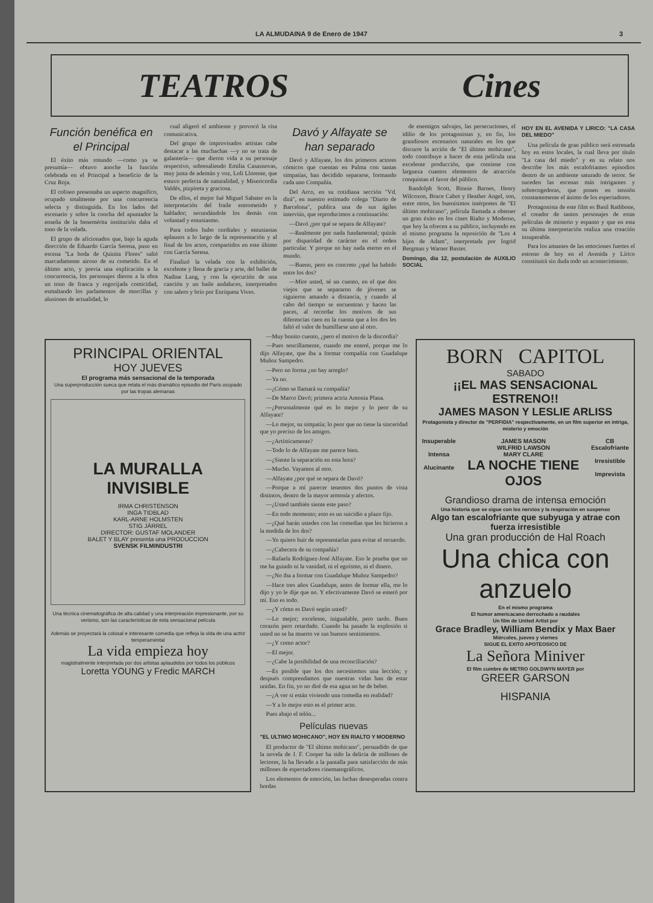LA ALMUDAINA 9 de Enero de 1947 3
TEATROS Cines
Función benéfica en el Principal
El éxito más rotundo —como ya se presumía— obtuvo anoche la función celebrada en el Principal a beneficio de la Cruz Roja.
El coliseo presentaba un aspecto magnífico, ocupado totalmente por una concurrencia selecta y distinguida. En los lados del escenario y sobre la concha del apuntador la enseña de la benemérita institución daba el tono de la velada.
El grupo de aficionados que, bajo la aguda dirección de Eduardo García Serena, puso en escena "La boda de Quinita Flores" salió marcadamente airoso de su cometido. En el último acto, y previa una explicación a la concurrencia, los personajes dieron a la obra un tono de franca y regocijada comicidad, esmaltando los parlamentos de morcillas y alusiones de actualidad, lo
cual aligeró el ambiente y provocó la risa comunicativa.
Del grupo de improvisados artistas cabe destacar a las muchachas —y no se trata de galantería— que dieron vida a su personaje respectivo, sobresaliendo Emilia Casasnovas, muy justa de ademán y voz, Loli Llorente, que estuvo perfecta de naturalidad, y Misericordia Valdés, pizpireta y graciosa.
De ellos, el mejor fué Miguel Sabater en la interpretación del fraile entrometido y hablador; secundándole los demás con voluntad y entusiasmo.
Para todos hubo cordiales y entusiastas aplausos a lo largo de la representación y al final de los actos, compartidos en este último con García Serena.
Finalizó la velada con la exhibición, excelente y llena de gracia y arte, del ballet de Nadine Lang, y con la ejecución de una canción y un baile andaluces, interpretados con salero y brío por Enriqueta Vives.
Davó y Alfayate se han separado
Davó y Alfayate, los dos primeros actores cómicos que cuentan en Palma con tantas simpatías, han decidido separarse, formando cada uno Compañía.
Del Arco, en su cotidiana sección "Vd. dirá", en nuestro estimado colega "Diario de Barcelona", publica una de sus ágiles interviús, que reproducimos a continuación:
—Davó ¿por qué se separa de Alfayate?
—Realmente por nada fundamental; quizás por disparidad de carácter en el orden particular. Y porque no hay nada eterno en el mundo.
—Bueno, pero en concreto ¿qué ha habido entre los dos?
—Mire usted, sé un cuento, en el que dos viejos que se separaron de jóvenes se siguieron amando a distancia, y cuando al cabo del tiempo se encuentran y hacen las paces, al recordar los motivos de sus diferencias caen en la cuenta que a los dos les faltó el valor de humillarse uno al otro.
de enemigos salvajes, las persecuciones, el idilio de los protagonistas y, en fin, los grandiosos escenarios naturales en los que discurre la acción de "El último mohicano", todo contribuye a hacer de esta película una excelente producción, que contiene con largueza cuantos elementos de atracción conquistan el favor del público.
Randolph Scott, Binnie Barnes, Henry Wilcoxon, Bruce Cabot y Heather Angel, son, entre otros, los buenísimos intérpretes de "El último mohicano", película llamada a obtener un gran éxito en los cines Rialto y Moderno, que hoy la ofrecen a su público, incluyendo en el mismo programa la reposición de "Los 4 hijos de Adam", interpretada por Ingrid Bergman y Warner Baxter.
Domingo, día 12, postulación de AUXILIO SOCIAL
HOY EN EL AVENIDA Y LIRICO: "LA CASA DEL MIEDO"
Una película de gran público será estrenada hoy en estos locales, la cual lleva por título "La casa del miedo" y en su relato nos describe los más escalofriantes episodios dentro de un ambiente saturado de terror. Se suceden las escenas más intrigantes y sobrecogedoras, que ponen en tensión constantemente el ánimo de los espectadores.
Protagonista de este film es Basil Rathbone, el creador de tantos personajes de estas películas de misterio y espanto y que en esta su última interpretación realiza una creación insuperable.
Para los amantes de las emociones fuertes el estreno de hoy en el Avenida y Lírico constituirá sin duda todo un acontecimiento.
PRINCIPAL ORIENTAL
HOY JUEVES
El programa más sensacional de la temporada
Una superproducción sueca que relata el más dramático episodio del París ocupado por las tropas alemanas
LA MURALLA INVISIBLE
IRMA CHRISTENSON
INGA TIDBLAD
KARL-ARNE HOLMSTEN
STIG JÄRREL
DIRECTOR: GUSTAF MOLANDER
BALET Y BLAY presenta una PRODUCCION
SVENSK FILMINDUSTRI
Una técnica cinematográfica de alta calidad y una interpreación impresionante, por su verismo, son las características de esta sensacional película
Además se proyectará la colosal e interesante comedia que refleja la vida de una actriz temperamental
La vida empieza hoy
magistralmente interpretada por dos artistas aplaudidos por todos los públicos
Loretta YOUNG y Fredic MARCH
—Muy bonito cuento, ¿pero el motivo de la discordia?
—Pues sencillamente, cuando me enteré, porque me lo dijo Alfayate, que iba a formar compañía con Guadalupe Muñoz Sampedro.
—Pero no forma ¿no hay arreglo?
—Ya no.
—¿Cómo se llamará su compañía?
—De Marco Davó; primera actriz Antonia Plana.
—¿Personalmente qué es lo mejor y lo peor de su Alfayate?
—Lo mejor, su simpatía; lo peor que no tiene la sinceridad que yo preciso de los amigos.
—¿Artísticamente?
—Todo lo de Alfayate me parece bien.
—¿Siente la separación en esta hora?
—Mucho. Vayamos al otro.
—Alfayate ¿por qué se separa de Davó?
—Porque a mí parecer tenemos dos puntos de vista distintos, dentro de la mayor armonía y afectos.
—¿Usted también siente este paso?
—En todo momento; esto es un suicidio a plazo fijo.
—¿Qué harán ustedes con las comedias que les hicieron a la medida de los dos?
—Yo quiero huir de representarlas para evitar el recuerdo.
—¿Cabecera de su compañía?
—Rafaela Rodríguez-José Alfayate. Eso le prueba que no me ha guiado ni la vanidad, ni el egoísmo, ni el dinero.
—¿No iba a formar con Guadalupe Muñoz Sampedro?
—Hace tres años Guadalupe, antes de formar ella, me lo dijo y yo le dije que no. Y efectivamente Davó se enteró por mí. Eso es todo.
—¿Y cómo es Davó según usted?
—Lo mejor; excelente, inigualable, pero tardo. Buen corazón pero retardado. Cuando ha pasado la explosión si usted no se ha muerto ve sus buenos sentimientos.
—¿Y como actor?
—El mejor.
—¿Cabe la posibilidad de una reconciliación?
—Es posible que los dos necesitemos una lección; y después comprendamos que nuestras vidas han de estar unidas. En fin, yo no diré de esa agua no he de beber.
—¿A ver si están viviendo una comedia en realidad?
—Y a lo mejor esto es el primer acto.
Pues abajo el telón...
Películas nuevas
"EL ULTIMO MOHICANO", HOY EN RIALTO Y MODERNO
El productor de "El último mohicano", persuadido de que la novela de J. F. Cooper ha sido la delicia de millones de lectores, la ha llevado a la pantalla para satisfacción de más millones de espectadores cinematográficos.
Los elementos de emoción, las luchas desesperadas contra hordas
BORN CAPITOL
SABADO
¡¡EL MAS SENSACIONAL ESTRENO!!
JAMES MASON Y LESLIE ARLISS
Protagonista y director de "PERFIDIA" respectivamente, en un film superior en intriga, misterio y emoción
Insuperable
Intensa
Alucinante JAMES MASON
WILFRID LAWSON
MARY CLARE
LA NOCHE TIENE OJOS CB
Escalofriante
Irresistible
Imprevista
Grandioso drama de intensa emoción
Una historia que se sigue con los nervios y la respiración en suspenso
Algo tan escalofriante que subyuga y atrae con fuerza irresistible
Una gran producción de Hal Roach
Una chica con anzuelo
En el mismo programa
El humor americacano derrochado a raudales
Un film de United Artist por
Grace Bradley, William Bendix y Max Baer
Miércoles, jueves y viernes
SIGUE EL EXITO APOTEOSICO DE
La Señora Miniver
El film cumbre de METRO GOLDWYN MAYER por
GREER GARSON
HISPANIA